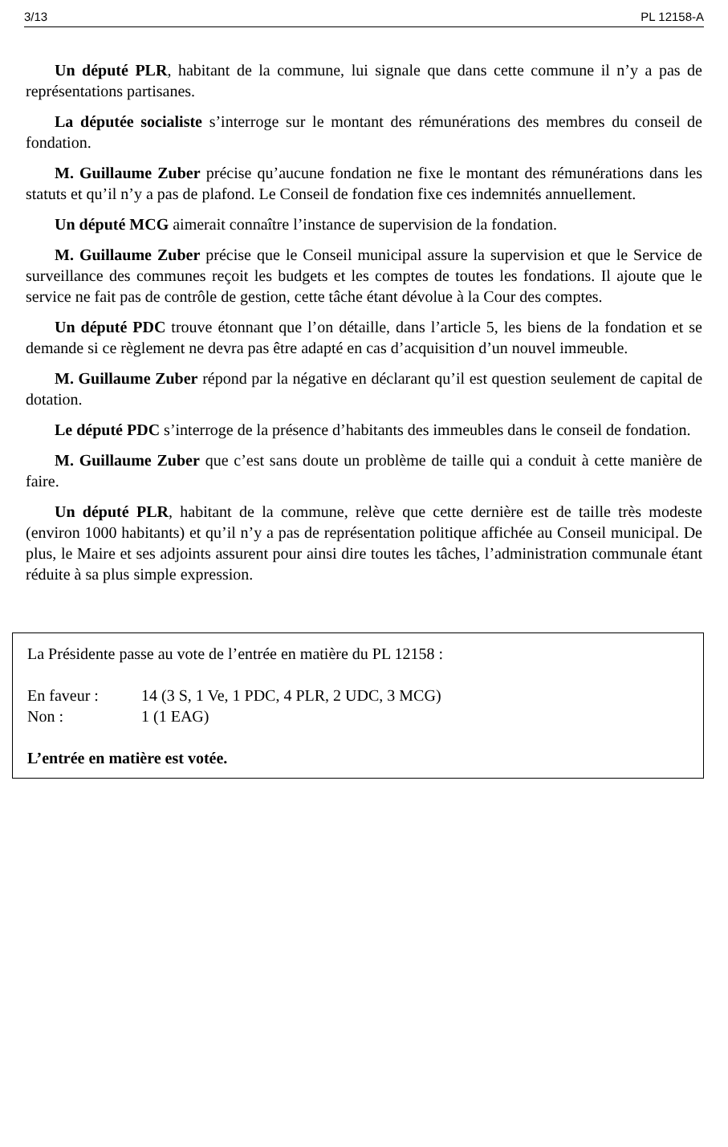3/13 PL 12158-A
Un député PLR, habitant de la commune, lui signale que dans cette commune il n’y a pas de représentations partisanes.
La députée socialiste s’interroge sur le montant des rémunérations des membres du conseil de fondation.
M. Guillaume Zuber précise qu’aucune fondation ne fixe le montant des rémunérations dans les statuts et qu’il n’y a pas de plafond. Le Conseil de fondation fixe ces indemnités annuellement.
Un député MCG aimerait connaître l’instance de supervision de la fondation.
M. Guillaume Zuber précise que le Conseil municipal assure la supervision et que le Service de surveillance des communes reçoit les budgets et les comptes de toutes les fondations. Il ajoute que le service ne fait pas de contrôle de gestion, cette tâche étant dévolue à la Cour des comptes.
Un député PDC trouve étonnant que l’on détaille, dans l’article 5, les biens de la fondation et se demande si ce règlement ne devra pas être adapté en cas d’acquisition d’un nouvel immeuble.
M. Guillaume Zuber répond par la négative en déclarant qu’il est question seulement de capital de dotation.
Le député PDC s’interroge de la présence d’habitants des immeubles dans le conseil de fondation.
M. Guillaume Zuber que c’est sans doute un problème de taille qui a conduit à cette manière de faire.
Un député PLR, habitant de la commune, relève que cette dernière est de taille très modeste (environ 1000 habitants) et qu’il n’y a pas de représentation politique affichée au Conseil municipal. De plus, le Maire et ses adjoints assurent pour ainsi dire toutes les tâches, l’administration communale étant réduite à sa plus simple expression.
La Présidente passe au vote de l’entrée en matière du PL 12158 :
En faveur : 14 (3 S, 1 Ve, 1 PDC, 4 PLR, 2 UDC, 3 MCG)
Non : 1 (1 EAG)
L’entrée en matière est votée.